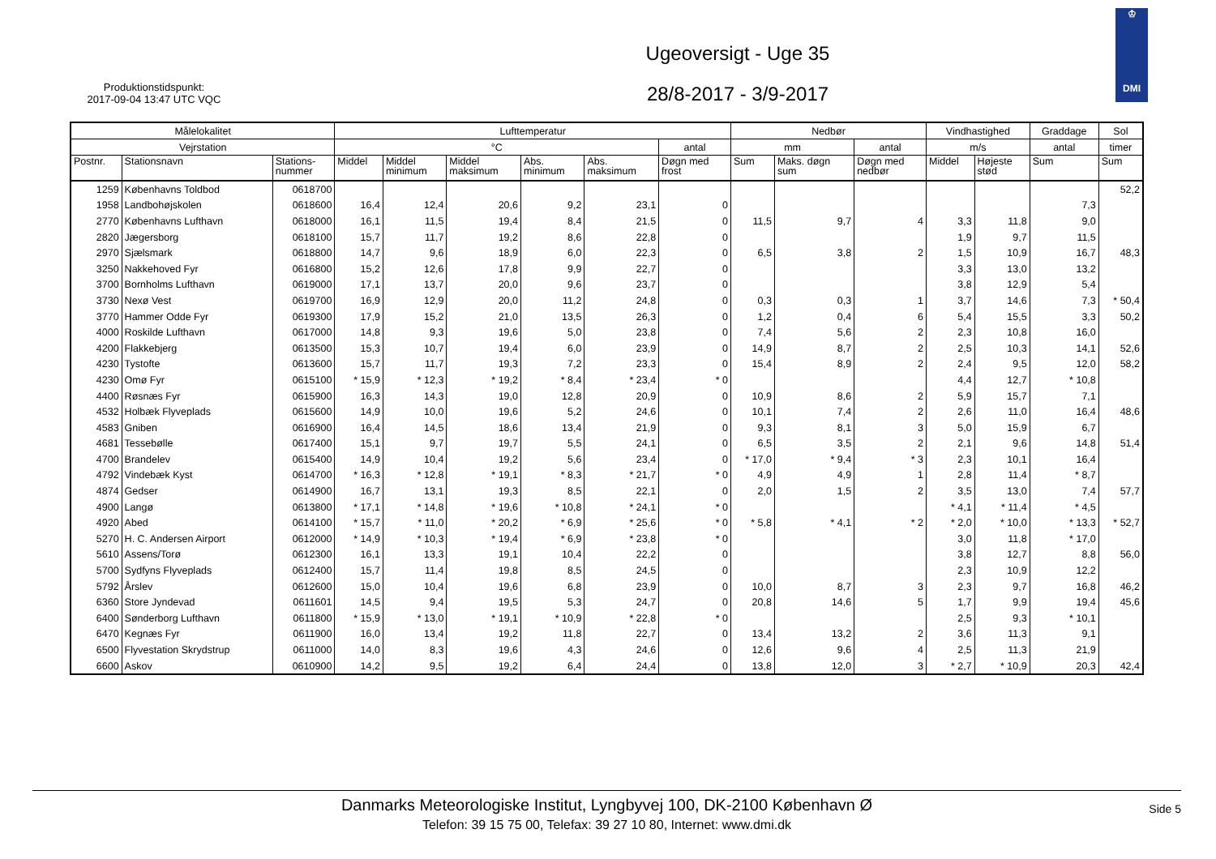Produktionstidspunkt:
2017-09-04 13:47 UTC VQC
Ugeoversigt - Uge 35
28/8-2017 - 3/9-2017
♔
DMI
| Målelokalitet | | | Lufttemperatur | | | | | | Nedbør | | | Vindhastighed | | Graddage | Sol |
| --- | --- | --- | --- | --- | --- | --- | --- | --- | --- | --- | --- | --- | --- | --- | --- |
| Vejrstation | | | °C | | | | | antal | mm | | antal | m/s | | antal | timer |
| Postnr. | Stationsnavn | Stations- nummer | Middel | Middel minimum | Middel maksimum | Abs. minimum | Abs. maksimum | Døgn med frost | Sum | Maks. døgn sum | Døgn med nedbør | Middel | Højeste stød | Sum | Sum |
| 1259 | Københavns Toldbod | 0618700 | | | | | | | | | | | | | 52,2 |
| 1958 | Landbohøjskolen | 0618600 | 16,4 | 12,4 | 20,6 | 9,2 | 23,1 | 0 | | | | | | 7,3 | |
| 2770 | Københavns Lufthavn | 0618000 | 16,1 | 11,5 | 19,4 | 8,4 | 21,5 | 0 | 11,5 | 9,7 | 4 | 3,3 | 11,8 | 9,0 | |
| 2820 | Jægersborg | 0618100 | 15,7 | 11,7 | 19,2 | 8,6 | 22,8 | 0 | | | | 1,9 | 9,7 | 11,5 | |
| 2970 | Sjælsmark | 0618800 | 14,7 | 9,6 | 18,9 | 6,0 | 22,3 | 0 | 6,5 | 3,8 | 2 | 1,5 | 10,9 | 16,7 | 48,3 |
| 3250 | Nakkehoved Fyr | 0616800 | 15,2 | 12,6 | 17,8 | 9,9 | 22,7 | 0 | | | | 3,3 | 13,0 | 13,2 | |
| 3700 | Bornholms Lufthavn | 0619000 | 17,1 | 13,7 | 20,0 | 9,6 | 23,7 | 0 | | | | 3,8 | 12,9 | 5,4 | |
| 3730 | Nexø Vest | 0619700 | 16,9 | 12,9 | 20,0 | 11,2 | 24,8 | 0 | 0,3 | 0,3 | 1 | 3,7 | 14,6 | 7,3 | * 50,4 |
| 3770 | Hammer Odde Fyr | 0619300 | 17,9 | 15,2 | 21,0 | 13,5 | 26,3 | 0 | 1,2 | 0,4 | 6 | 5,4 | 15,5 | 3,3 | 50,2 |
| 4000 | Roskilde Lufthavn | 0617000 | 14,8 | 9,3 | 19,6 | 5,0 | 23,8 | 0 | 7,4 | 5,6 | 2 | 2,3 | 10,8 | 16,0 | |
| 4200 | Flakkebjerg | 0613500 | 15,3 | 10,7 | 19,4 | 6,0 | 23,9 | 0 | 14,9 | 8,7 | 2 | 2,5 | 10,3 | 14,1 | 52,6 |
| 4230 | Tystofte | 0613600 | 15,7 | 11,7 | 19,3 | 7,2 | 23,3 | 0 | 15,4 | 8,9 | 2 | 2,4 | 9,5 | 12,0 | 58,2 |
| 4230 | Omø Fyr | 0615100 | * 15,9 | * 12,3 | * 19,2 | * 8,4 | * 23,4 | * 0 | | | | 4,4 | 12,7 | * 10,8 | |
| 4400 | Røsnæs Fyr | 0615900 | 16,3 | 14,3 | 19,0 | 12,8 | 20,9 | 0 | 10,9 | 8,6 | 2 | 5,9 | 15,7 | 7,1 | |
| 4532 | Holbæk Flyveplads | 0615600 | 14,9 | 10,0 | 19,6 | 5,2 | 24,6 | 0 | 10,1 | 7,4 | 2 | 2,6 | 11,0 | 16,4 | 48,6 |
| 4583 | Gniben | 0616900 | 16,4 | 14,5 | 18,6 | 13,4 | 21,9 | 0 | 9,3 | 8,1 | 3 | 5,0 | 15,9 | 6,7 | |
| 4681 | Tessebølle | 0617400 | 15,1 | 9,7 | 19,7 | 5,5 | 24,1 | 0 | 6,5 | 3,5 | 2 | 2,1 | 9,6 | 14,8 | 51,4 |
| 4700 | Brandelev | 0615400 | 14,9 | 10,4 | 19,2 | 5,6 | 23,4 | 0 | * 17,0 | * 9,4 | * 3 | 2,3 | 10,1 | 16,4 | |
| 4792 | Vindebæk Kyst | 0614700 | * 16,3 | * 12,8 | * 19,1 | * 8,3 | * 21,7 | * 0 | 4,9 | 4,9 | 1 | 2,8 | 11,4 | * 8,7 | |
| 4874 | Gedser | 0614900 | 16,7 | 13,1 | 19,3 | 8,5 | 22,1 | 0 | 2,0 | 1,5 | 2 | 3,5 | 13,0 | 7,4 | 57,7 |
| 4900 | Langø | 0613800 | * 17,1 | * 14,8 | * 19,6 | * 10,8 | * 24,1 | * 0 | | | | * 4,1 | * 11,4 | * 4,5 | |
| 4920 | Abed | 0614100 | * 15,7 | * 11,0 | * 20,2 | * 6,9 | * 25,6 | * 0 | * 5,8 | * 4,1 | * 2 | * 2,0 | * 10,0 | * 13,3 | * 52,7 |
| 5270 | H. C. Andersen Airport | 0612000 | * 14,9 | * 10,3 | * 19,4 | * 6,9 | * 23,8 | * 0 | | | | 3,0 | 11,8 | * 17,0 | |
| 5610 | Assens/Torø | 0612300 | 16,1 | 13,3 | 19,1 | 10,4 | 22,2 | 0 | | | | 3,8 | 12,7 | 8,8 | 56,0 |
| 5700 | Sydfyns Flyveplads | 0612400 | 15,7 | 11,4 | 19,8 | 8,5 | 24,5 | 0 | | | | 2,3 | 10,9 | 12,2 | |
| 5792 | Årslev | 0612600 | 15,0 | 10,4 | 19,6 | 6,8 | 23,9 | 0 | 10,0 | 8,7 | 3 | 2,3 | 9,7 | 16,8 | 46,2 |
| 6360 | Store Jyndevad | 0611601 | 14,5 | 9,4 | 19,5 | 5,3 | 24,7 | 0 | 20,8 | 14,6 | 5 | 1,7 | 9,9 | 19,4 | 45,6 |
| 6400 | Sønderborg Lufthavn | 0611800 | * 15,9 | * 13,0 | * 19,1 | * 10,9 | * 22,8 | * 0 | | | | 2,5 | 9,3 | * 10,1 | |
| 6470 | Kegnæs Fyr | 0611900 | 16,0 | 13,4 | 19,2 | 11,8 | 22,7 | 0 | 13,4 | 13,2 | 2 | 3,6 | 11,3 | 9,1 | |
| 6500 | Flyvestation Skrydstrup | 0611000 | 14,0 | 8,3 | 19,6 | 4,3 | 24,6 | 0 | 12,6 | 9,6 | 4 | 2,5 | 11,3 | 21,9 | |
| 6600 | Askov | 0610900 | 14,2 | 9,5 | 19,2 | 6,4 | 24,4 | 0 | 13,8 | 12,0 | 3 | * 2,7 | * 10,9 | 20,3 | 42,4 |
Danmarks Meteorologiske Institut, Lyngbyvej 100, DK-2100 København Ø
Telefon: 39 15 75 00, Telefax: 39 27 10 80, Internet: www.dmi.dk
Side 5